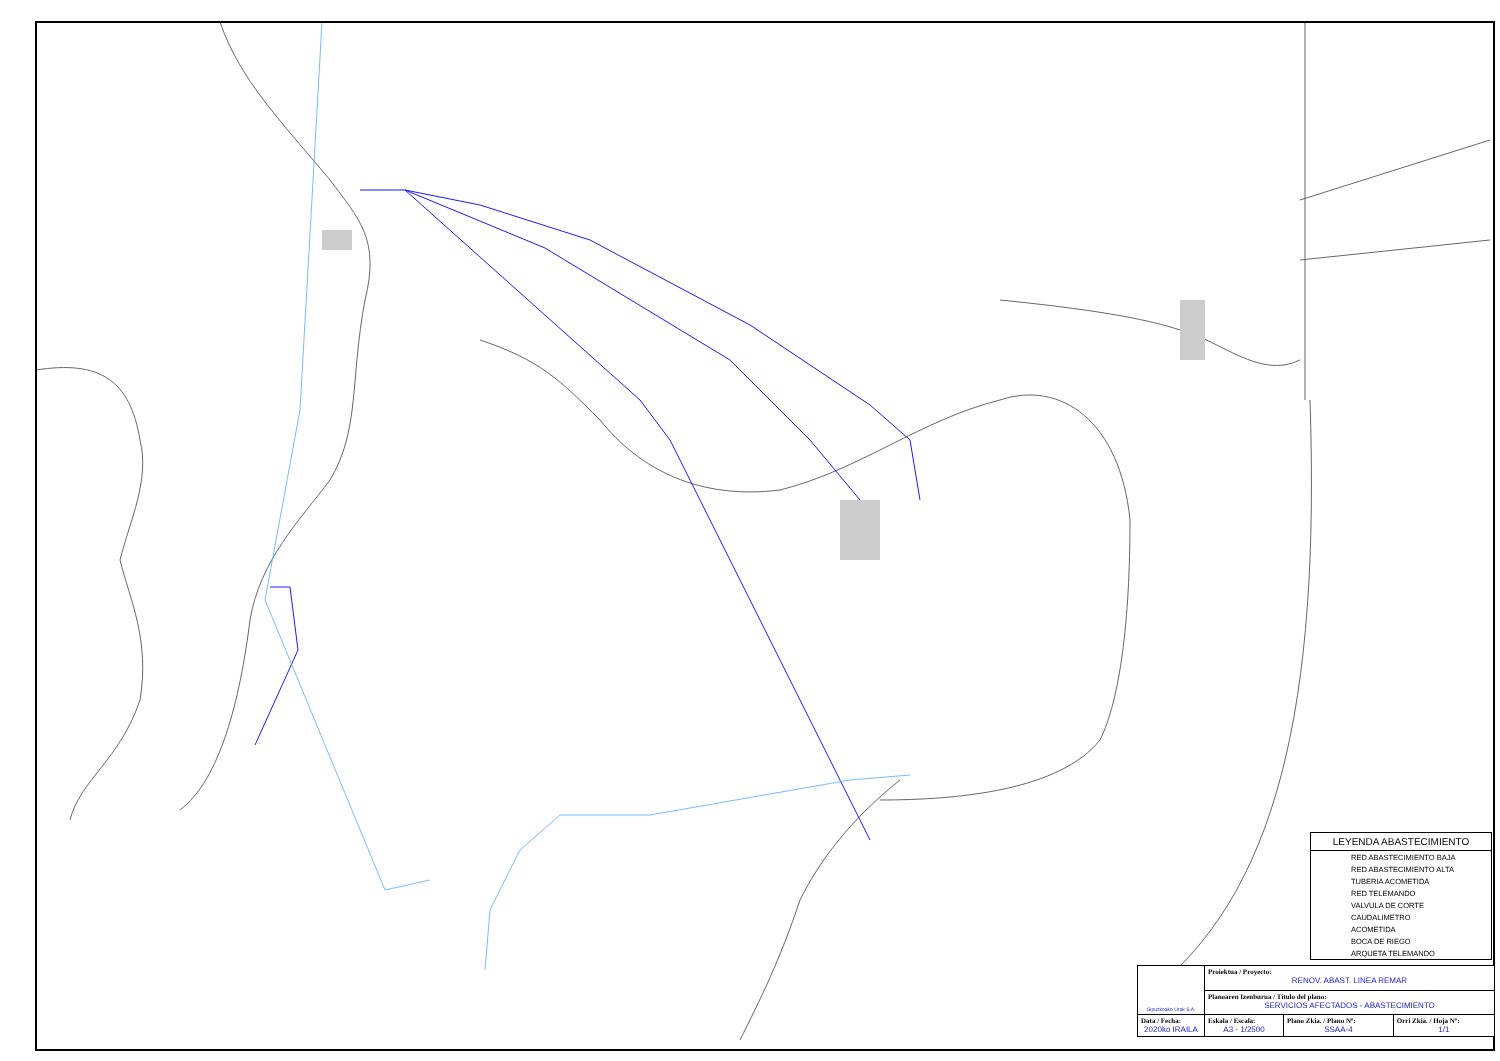LEYENDA ABASTECIMIENTO
RED ABASTECIMIENTO BAJA
RED ABASTECIMIENTO ALTA
TUBERIA ACOMETIDA
RED TELEMANDO
VALVULA DE CORTE
CAUDALIMETRO
ACOMETIDA
BOCA DE RIEGO
ARQUETA TELEMANDO
| Gipuzkoako Urak S.A. | Proiektua / Proyecto: RENOV. ABAST. LINEA REMAR | | |
| | Planoaren Izenburua / Título del plano: SERVICIOS AFECTADOS - ABASTECIMIENTO | | |
| Data / Fecha: 2020ko IRAILA | Eskala / Escala: A3 - 1/2500 | Plano Zkia. / Plano Nº: SSAA-4 | Orri Zkia. / Hoja Nº: 1/1 |